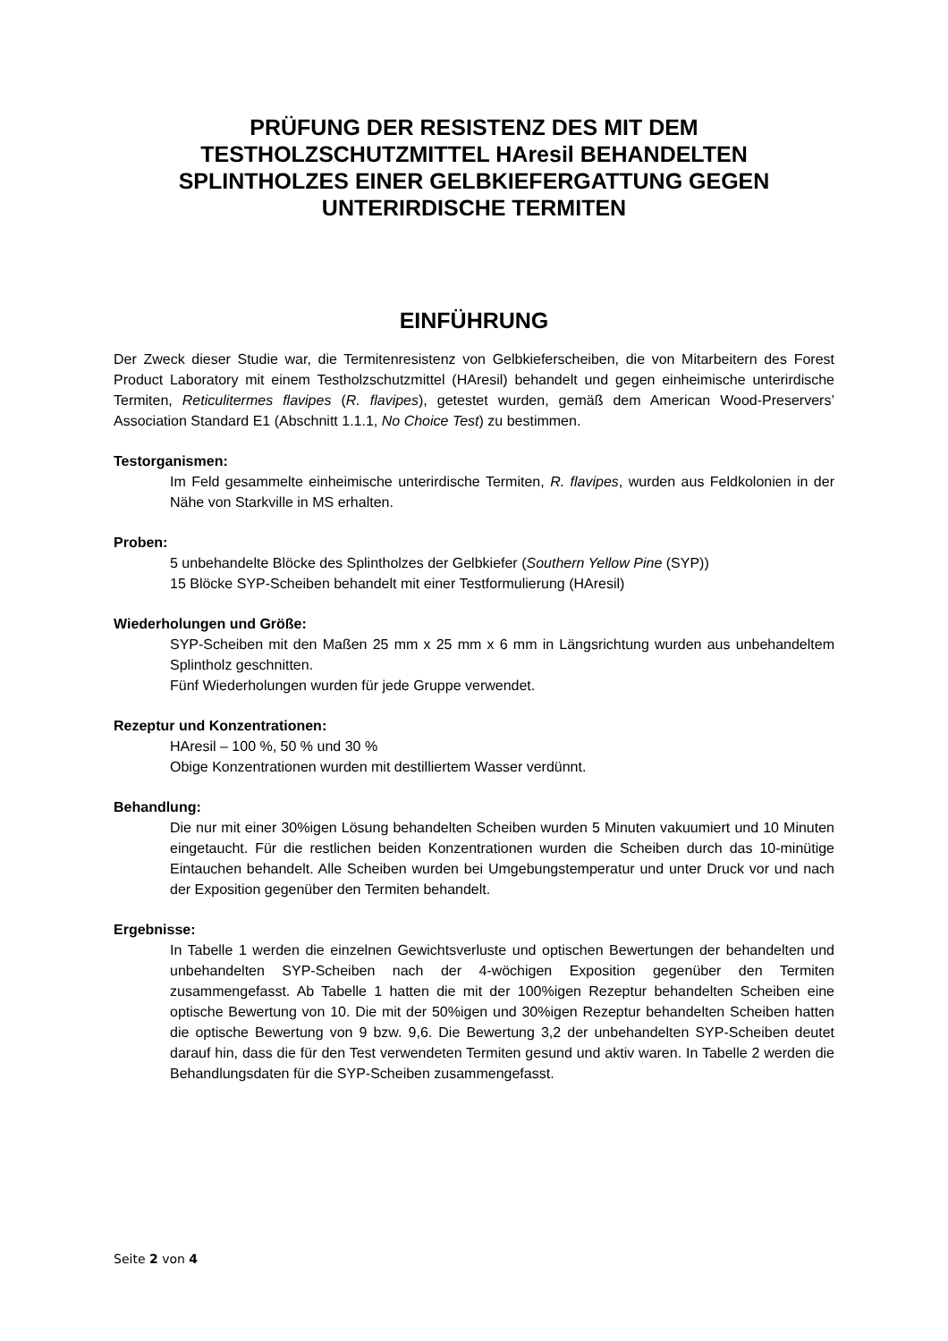PRÜFUNG DER RESISTENZ DES MIT DEM TESTHOLZSCHUTZMITTEL HAresil BEHANDELTEN SPLINTHOLZES EINER GELBKIEFERGATTUNG GEGEN UNTERIRDISCHE TERMITEN
EINFÜHRUNG
Der Zweck dieser Studie war, die Termitenresistenz von Gelbkieferscheiben, die von Mitarbeitern des Forest Product Laboratory mit einem Testholzschutzmittel (HAresil) behandelt und gegen einheimische unterirdische Termiten, Reticulitermes flavipes (R. flavipes), getestet wurden, gemäß dem American Wood-Preservers’ Association Standard E1 (Abschnitt 1.1.1, No Choice Test) zu bestimmen.
Testorganismen:
Im Feld gesammelte einheimische unterirdische Termiten, R. flavipes, wurden aus Feldkolonien in der Nähe von Starkville in MS erhalten.
Proben:
5 unbehandelte Blöcke des Splintholzes der Gelbkiefer (Southern Yellow Pine (SYP))
15 Blöcke SYP-Scheiben behandelt mit einer Testformulierung (HAresil)
Wiederholungen und Größe:
SYP-Scheiben mit den Maßen 25 mm x 25 mm x 6 mm in Längsrichtung wurden aus unbehandeltem Splintholz geschnitten.
Fünf Wiederholungen wurden für jede Gruppe verwendet.
Rezeptur und Konzentrationen:
HAresil – 100 %, 50 % und 30 %
Obige Konzentrationen wurden mit destilliertem Wasser verdünnt.
Behandlung:
Die nur mit einer 30%igen Lösung behandelten Scheiben wurden 5 Minuten vakuumiert und 10 Minuten eingetaucht. Für die restlichen beiden Konzentrationen wurden die Scheiben durch das 10-minütige Eintauchen behandelt. Alle Scheiben wurden bei Umgebungstemperatur und unter Druck vor und nach der Exposition gegenüber den Termiten behandelt.
Ergebnisse:
In Tabelle 1 werden die einzelnen Gewichtsverluste und optischen Bewertungen der behandelten und unbehandelten SYP-Scheiben nach der 4-wöchigen Exposition gegenüber den Termiten zusammengefasst. Ab Tabelle 1 hatten die mit der 100%igen Rezeptur behandelten Scheiben eine optische Bewertung von 10. Die mit der 50%igen und 30%igen Rezeptur behandelten Scheiben hatten die optische Bewertung von 9 bzw. 9,6. Die Bewertung 3,2 der unbehandelten SYP-Scheiben deutet darauf hin, dass die für den Test verwendeten Termiten gesund und aktiv waren. In Tabelle 2 werden die Behandlungsdaten für die SYP-Scheiben zusammengefasst.
Seite 2 von 4